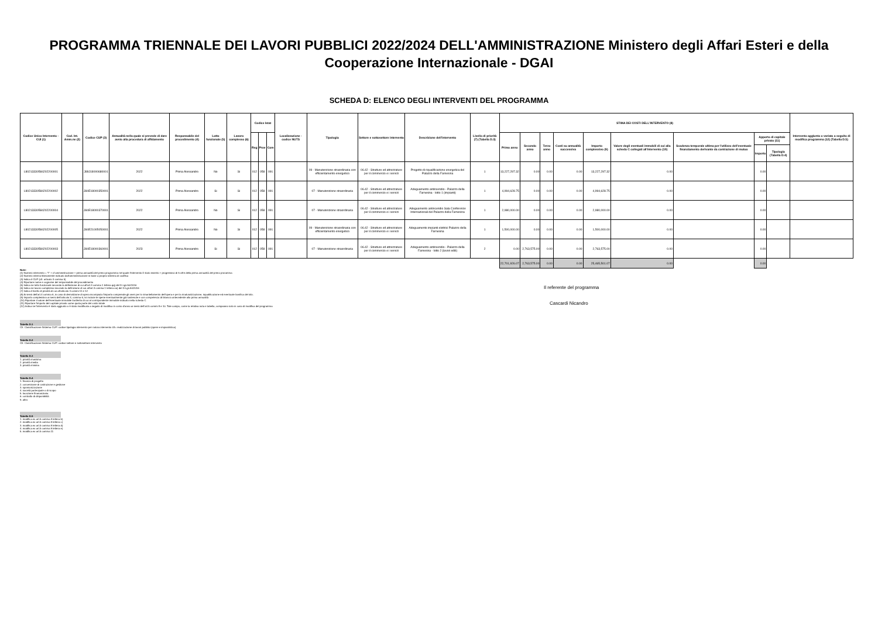PROGRAMMA TRIENNALE DEI LAVORI PUBBLICI 2022/2024 DELL'AMMINISTRAZIONE Ministero degli Affari Esteri e della Cooperazione Internazionale - DGAI
SCHEDA D: ELENCO DEGLI INTERVENTI DEL PROGRAMMA
| Codice Unico Intervento - CUI (1) | Cod. Int. Amm.ne (2) | Codice CUP (3) | Annualità nella quale si prevede di dare avvio alla procedura di affidamento | Responsabile del procedimento (4) | Lotto funzionale (5) | Lavoro complesso (6) | Codice Istat | | | Localizzazione - codice NUTS | Tipologia | Settore e sottosettore intervento | Descrizione dell'intervento | Livello di priorità (7) (Tabella D.3) | STIMA DEI COSTI DELL'INTERVENTO (8) | | | | | | | | | Intervento aggiunto o variato a seguito di modifica programma (12) (Tabella D.5) |
| --- | --- | --- | --- | --- | --- | --- | --- | --- | --- | --- | --- | --- | --- | --- | --- | --- | --- | --- | --- | --- | --- | --- | --- | --- |
| | | | | | | | Reg | Prov | Com | | | | | | Primo anno | Secondo anno | Terzo anno | Costi su annualità successiva | Importo complessivo (9) | Valore degli eventuali immobili di cui alla scheda C collegati all'intervento (10) | Scadenza temporale ultima per l'utilizzo dell'eventuale finanziamento derivante da contrazione di mutuo | Apporto di capitale privato (11) | | |
| | | | | | | | | | | | | | | | | | | | | | | Importo | Tipologia (Tabella D.4) | |
| L80213330584202200001 | | J89J18000680001 | 2022 | Pinna Alessandro | No | Si | 012 | 058 | 091 | | 09 - Manutenzione straordinaria con efficientamento energetico | 06.42 - Strutture ed attrezzature per il commercio e i servizi | Progetto di riqualificazione energetica del Palazzo della Farnesina | 1 | 13,227,297.32 | 0.00 | 0.00 | 0.00 | 13,227,297.32 | 0.00 | | 0.00 | | |
| L80213330584202200002 | | J84E18000350001 | 2022 | Pinna Alessandro | Si | Si | 012 | 058 | 091 | | 07 - Manutenzione straordinaria | 06.42 - Strutture ed attrezzature per il commercio e i servizi | Adeguamento antincendio - Palazzo della Farnesina - lotto 1 (impianti) | 1 | 4,994,628.75 | 0.00 | 0.00 | 0.00 | 4,994,628.75 | 0.00 | | 0.00 | | |
| L80213330584202200004 | | J84E18000370001 | 2022 | Pinna Alessandro | No | Si | 012 | 058 | 091 | | 07 - Manutenzione straordinaria | 06.42 - Strutture ed attrezzature per il commercio e i servizi | Adeguamento antincendio Sala Conferenze Internazionali del Palazzo della Farnesina | 1 | 2,980,000.00 | 0.00 | 0.00 | 0.00 | 2,980,000.00 | 0.00 | | 0.00 | | |
| L80213330584202200005 | | J84E21005050001 | 2022 | Pinna Alessandro | No | Si | 012 | 058 | 091 | | 09 - Manutenzione straordinaria con efficientamento energetico | 06.42 - Strutture ed attrezzature per il commercio e i servizi | Adeguamento impianti elettrici Palazzo della Farnesina | 1 | 1,500,000.00 | 0.00 | 0.00 | 0.00 | 1,500,000.00 | 0.00 | | 0.00 | | |
| L80213330584202200003 | | J84E18000360001 | 2023 | Pinna Alessandro | Si | Si | 012 | 058 | 091 | | 07 - Manutenzione straordinaria | 06.42 - Strutture ed attrezzature per il commercio e i servizi | Adeguamento antincendio - Palazzo della Farnesina - lotto 2 (lavori edili) | 2 | 0.00 | 2,763,575.00 | 0.00 | 0.00 | 2,763,575.00 | 0.00 | | 0.00 | | |
| | | | | | | | | | | | | | | | 22,701,926.07 | 2,763,575.00 | 0.00 | 0.00 | 25,465,501.07 | 0.00 | | 0.00 | | |
Note:
(1) Numero intervento = "I" + cf amministrazione + prima annualità del primo programma nel quale l'intervento è stato inserito + progressivo di 5 cifre della prima annualità del primo proramma
(2) Numero interno liberamente indicato dall'amministrazione in base a proprio sistema di codifica
(3) Indica il CUP (cfr. articolo 3 comma 5)
(4) Riportare nome e cognome del responsabile del procedimento
(5) Indica se lotto funzionale secondo la definizione di cui all'art.3 comma 1 lettera qq) del D.Lgs.50/2016
(6) Indica se lavoro complesso secondo la definizione di cui all'art.3 comma 1 lettera oo) del D.Lgs.50/2016
(7) Indica il livello di priorità di cui all'articolo 3 commi 11 e 12
(8) Ai sensi dell'art.4 comma 6, in caso di demolizione di opera incompiuta l'importo comprende gli oneri per lo smantellamento dell'opera e per la rinaturalizzazione, riqualificazione ed eventuale bonifica del sito.
(9) Importo complessivo ai sensi dell'articolo 3, comma 6, ivi incluse le spese eventualmente già sostenute e con competenza di bilancio antecedente alla prima annualità
(10) Riportare il valore dell'eventuale immobile trasferito di cui al corrispondente immobile indicato nella scheda C
(11) Riportare l'importo del capitale privato come quota parte del costo totale
(12) Indica se l'intervento è stato aggiunto o è stato modificato a seguito di modifica in corso d'anno ai sensi dell'art.5 commi 8 e 10. Tale campo, come la relativa nota e tabella, compaiono solo in caso di modifica del programma
Tabella D.1
Cfr. Classificazione Sistema CUP: codice tipologia intervento per natura intervento 03= realizzazione di lavori pubblici (opere e impiantistica)
Tabella D.2
Cfr. Classificazione Sistema CUP: codice settore e sottosettore intervento
Tabella D.3
1. priorità massima
2. priorità media
3. priorità minima
Tabella D.4
1. finanza di progetto
2. concessione di costruzione e gestione
3. sponsorizzazione
4. società partecipate o di scopo
5. locazione finananziaria
6. contratto di disponibilità
9. altro
Tabella D.5
1. modifica ex art.5 comma 9 lettera b)
2. modifica ex art.5 comma 9 lettera c)
3. modifica ex art.5 comma 9 lettera d)
4. modifica ex art.5 comma 9 lettera e)
5. modifica ex art.5 comma 11
Il referente del programma
Cascardi Nicandro